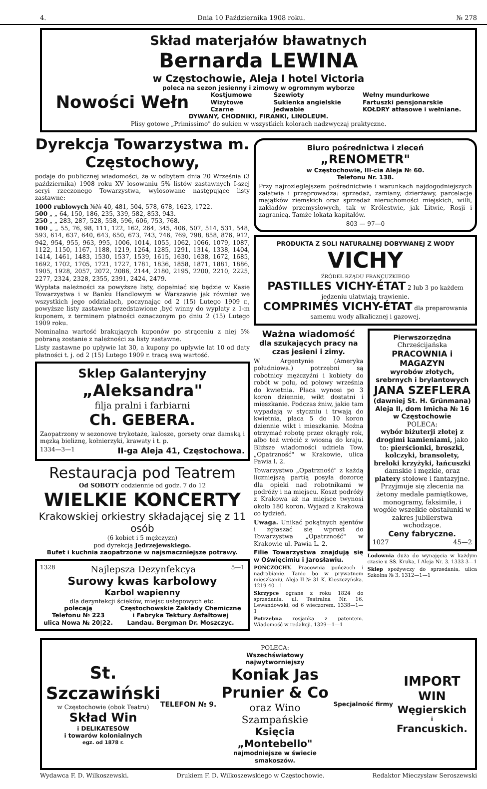4. Dnia 10 Października 1908 roku. № 278
Skład materjałów bławatnych
Bernarda LEWINA
w Częstochowie, Aleja I hotel Victoria
poleca na sezon jesienny i zimowy w ogromnym wyborze
Nowości Wełn Kostjumowe
Wizytowe
Czarne Szewioty
Sukienka angielskie
Jedwabie Wełny mundurkowe
Fartuszki pensjonarskie
KOŁDRY atłasowe i wełniane.
DYWANY, CHODNIKI, FIRANKI, LINOLEUM.
Plisy gotowe „Primissimo" do sukien w wszystkich kolorach nadzwyczaj praktyczne.
Dyrekcja Towarzystwa m. Częstochowy,
podaje do publicznej wiadomości, że w odbytem dnia 20 Września (3 października) 1908 roku XV losowaniu 5% listów zastawnych I-szej seryi rzeczonego Towarzystwa, wylosowane następujące listy zastawne:
1000 rublowych №№ 40, 481, 504, 578, 678, 1623, 1722.
500 „ „ 64, 150, 186, 235, 339, 582, 853, 943.
250 „ „ 283, 287, 528, 558, 596, 606, 753, 768.
100 „ „ 55, 76, 98, 111, 122, 162, 264, 345, 406, 507, 514, 531, 548, 593, 614, 637, 640, 643, 650, 673, 743, 746, 769, 798, 858, 876, 912, 942, 954, 955, 963, 995, 1006, 1014, 1055, 1062, 1066, 1079, 1087, 1122, 1150, 1167, 1188, 1219, 1264, 1285, 1291, 1314, 1338, 1404, 1414, 1461, 1483, 1530, 1537, 1539, 1615, 1630, 1638, 1672, 1685, 1692, 1702, 1705, 1721, 1727, 1781, 1836, 1858, 1871, 1881, 1886, 1905, 1928, 2057, 2072, 2086, 2144, 2180, 2195, 2200, 2210, 2225, 2277, 2324, 2328, 2355, 2391, 2424, 2479.
Wypłata należności za powyższe listy, dopełniać się będzie w Kasie Towarzystwa i w Banku Handlowym w Warszawie jak również we wszystkich jego oddziałach, poczynając od 2 (15) Lutego 1909 r., powyższe listy zastawne przedstawione ,być winny do wypłaty z 1-m kuponem, z terminem płatności oznaczonym po dniu 2 (15) Lutego 1909 roku.
Nominalna wartość brakujących kuponów po strąceniu z niej 5% pobraną zostanie z należności za listy zastawne.
Listy zastawne po upływie lat 30, a kupony po upływie lat 10 od daty płatności t. j. od 2 (15) Lutego 1909 r. tracą swą wartość.
Sklep Galanteryjny
„Aleksandra"
filja pralni i farbiarni
Ch. GEBERA.
Zaopatrzony w sezonowe trykotaże, kalosze, gorsety oraz damską i męzką bieliznę, kołnierzyki, krawaty i t. p.
1334—3—1 II-ga Aleja 41, Częstochowa.
Restauracja pod Teatrem
Od SOBOTY codziennie od godz. 7 do 12
WIELKIE KONCERTY
Krakowskiej orkiestry składającej się z 11 osób
(6 kobiet i 5 mężczyzn)
pod dyrekcją Jędrzejewskiego.
Bufet i kuchnia zaopatrzone w najsmaczniejsze potrawy.
1328 Najlepsza Dezynfekcya 5—1
Surowy kwas karbolowy
Karbol wapienny
dla dezynfekcji ścieków, miejsc ustępowych etc.
polecają
Telefonu № 223
ulica Nowa № 20|22. Częstochowskie Zakłady Chemiczne
i Fabryka Tektury Asfaltowej
Landau. Bergman Dr. Moszczyc.
Biuro pośrednictwa i zleceń
„RENOMETR"
w Częstochowie, III-cia Aleja № 60.
Telefonu Nr. 138.
Przy najrozleglejszem pośrednictwie i warunkach najdogodniejszych załatwia i przeprowadza: sprzedaż, zamiany, dzierżawy, parcelacje majątków ziemskich oraz sprzedaż nieruchomości miejskich, willi, zakładów przemysłowych, tak w Królestwie, jak Litwie, Rosji i zagranicą. Tamże lokata kapitałów.
803 — 97—0
PRODUKTA Z SOLI NATURALNEJ DOBYWANEJ Z WODY
VICHY
ŹRÓDEŁ RZĄDU FRANCUZKIEGO
PASTILLES VICHY-ÉTAT 2 lub 3 po każdem jedzeniu ułatwiają trawienie.
COMPRIMÉS VICHY-ÉTAT dla preparowania samemu wody alkalicznej i gazowej.
Ważna wiadomość
dla szukających pracy na czas jesieni i zimy.
W Argentynie (Ameryka południowa.) potrzebni są robotnicy mężczyźni i kobiety do robót w polu, od połowy września do kwietnia. Płaca wynosi po 3 koron dziennie, wikt dostatni i mieszkanie. Podczas żniw, jakie tam wypadają w styczniu i trwają do kwietnia, płaca 5 do 10 koron dziennie wikt i mieszkanie. Można otrzymać robotę przez okrągły rok, albo też wrócić z wiosną do kraju. Bliższe wiadomości udziela Tow. „Opatrzność" w Krakowie, ulica Pawia l. 2.
Towarzystwo „Opatrzność" z każdą liczniejszą partią posyła dozorcę dla opieki nad robotnikami w podróży i na miejscu. Koszt podróży z Krakowa aż na miejsce twynosi około 180 koron. Wyjazd z Krakowa co tydzień.
Uwaga. Unikać pokątnych ajentów i zgłaszać się wprost do Towarzystwa „Opatrzność" w Krakowie ul. Pawia L. 2.
Filie Towarzystwa znajdują się w Oświęcimiu i Jarosławiu.
POŃCZOCHY. Pracownia pończoch i nadrabianie. Tanio bo w prywatnem mieszkaniu, Aleja II № 31 K. Kieszczyńska. 1219 40—1
Skrzypce ograne z roku 1824 do sprzedania, ul. Teatralna Nr. 16, Lewandowski, od 6 wieczorem. 1338—1—1
Potrzebna rosjanka z patentem. Wiadomość w redakcji. 1329—1—1
Pierwszorzędna
Chrześcijańska
PRACOWNIA i MAGAZYN
wyrobów złotych, srebrnych i brylantowych
JANA SZEFLERA
(dawniej St. H. Grünmana)
Aleja II, dom Imicha № 16
w Częstochowie
POLECA:
wybór biżuterji złotej z drogimi kamieniami, jako to: pierścionki, broszki, kolczyki, bransolety, breloki krzyżyki, łańcuszki damskie i męzkie, oraz platery stołowe i fantazyjne.
Przyjmuje się zlecenia na żetony medale pamiątkowe, monogramy, faksimile, i wogóle wszelkie obstalunki w zakres jubilerstwa wchodzące.
Ceny fabryczne.
1027 45—2
Lodownia duża do wynajęcia w każdym czasie u SS. Kruka, I Aleja Nr. 3. 1333 3—1
Sklep spożywczy do sprzedania, ulica Szkolna № 3, 1312—1—1
St. Szczawiński
w Częstochowie (obok Teatru)
Skład Win
i DELIKATESÓW
i towarów kolonialnych
egz. od 1878 r.
TELEFON № 9.
POLECA:
Wszechświatowy najwytworniejszy
Koniak Jas Prunier & Co
oraz Wino Szampańskie
Księcia „Montebello"
najmodniejsze w świecie smakoszów.
Specjalność firmy
IMPORT
WIN
Węgierskich
i
Francuskich.
Wydawca F. D. Wilkoszewski. Drukiem F. D. Wilkoszewskiego w Częstochowie. Redaktor Mieczysław Seroszewski